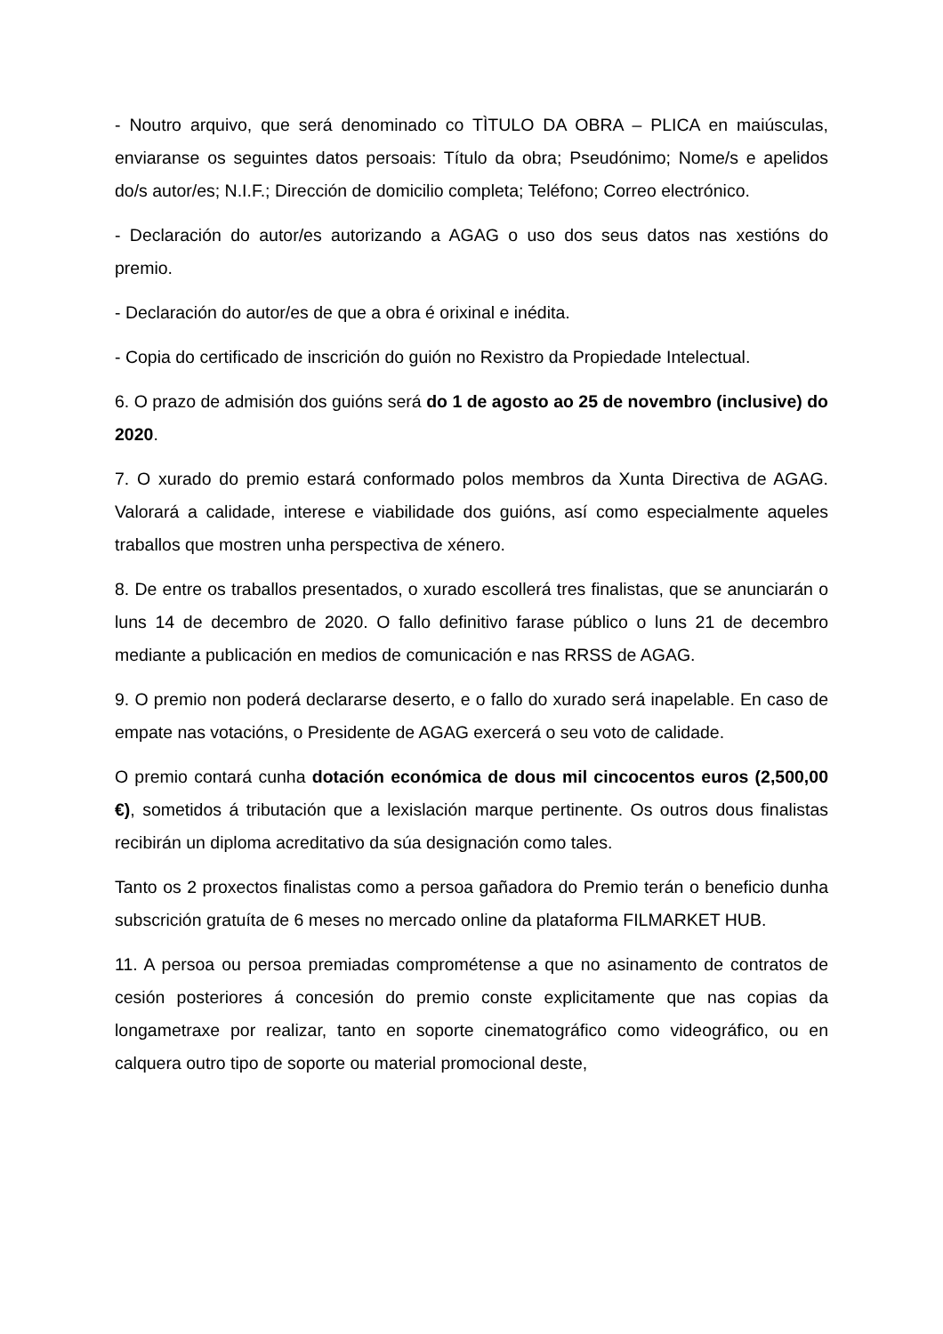- Noutro arquivo, que será denominado co TÌTULO DA OBRA – PLICA en maiúsculas, enviaranse os seguintes datos persoais: Título da obra; Pseudónimo; Nome/s e apelidos do/s autor/es; N.I.F.; Dirección de domicilio completa; Teléfono; Correo electrónico.
- Declaración do autor/es autorizando a AGAG o uso dos seus datos nas xestións do premio.
- Declaración do autor/es de que a obra é orixinal e inédita.
- Copia do certificado de inscrición do guión no Rexistro da Propiedade Intelectual.
6. O prazo de admisión dos guións será do 1 de agosto ao 25 de novembro (inclusive) do 2020.
7. O xurado do premio estará conformado polos membros da Xunta Directiva de AGAG. Valorará a calidade, interese e viabilidade dos guións, así como especialmente aqueles traballos que mostren unha perspectiva de xénero.
8. De entre os traballos presentados, o xurado escollerá tres finalistas, que se anunciarán o luns 14 de decembro de 2020. O fallo definitivo farase público o luns 21 de decembro mediante a publicación en medios de comunicación e nas RRSS de AGAG.
9. O premio non poderá declararse deserto, e o fallo do xurado será inapelable. En caso de empate nas votacións, o Presidente de AGAG exercerá o seu voto de calidade.
O premio contará cunha dotación económica de dous mil cincocentos euros (2,500,00 €), sometidos á tributación que a lexislación marque pertinente. Os outros dous finalistas recibirán un diploma acreditativo da súa designación como tales.
Tanto os 2 proxectos finalistas como a persoa gañadora do Premio terán o beneficio dunha subscrición gratuíta de 6 meses no mercado online da plataforma FILMARKET HUB.
11. A persoa ou persoa premiadas comprométense a que no asinamento de contratos de cesión posteriores á concesión do premio conste explicitamente que nas copias da longametraxe por realizar, tanto en soporte cinematográfico como videográfico, ou en calquera outro tipo de soporte ou material promocional deste,